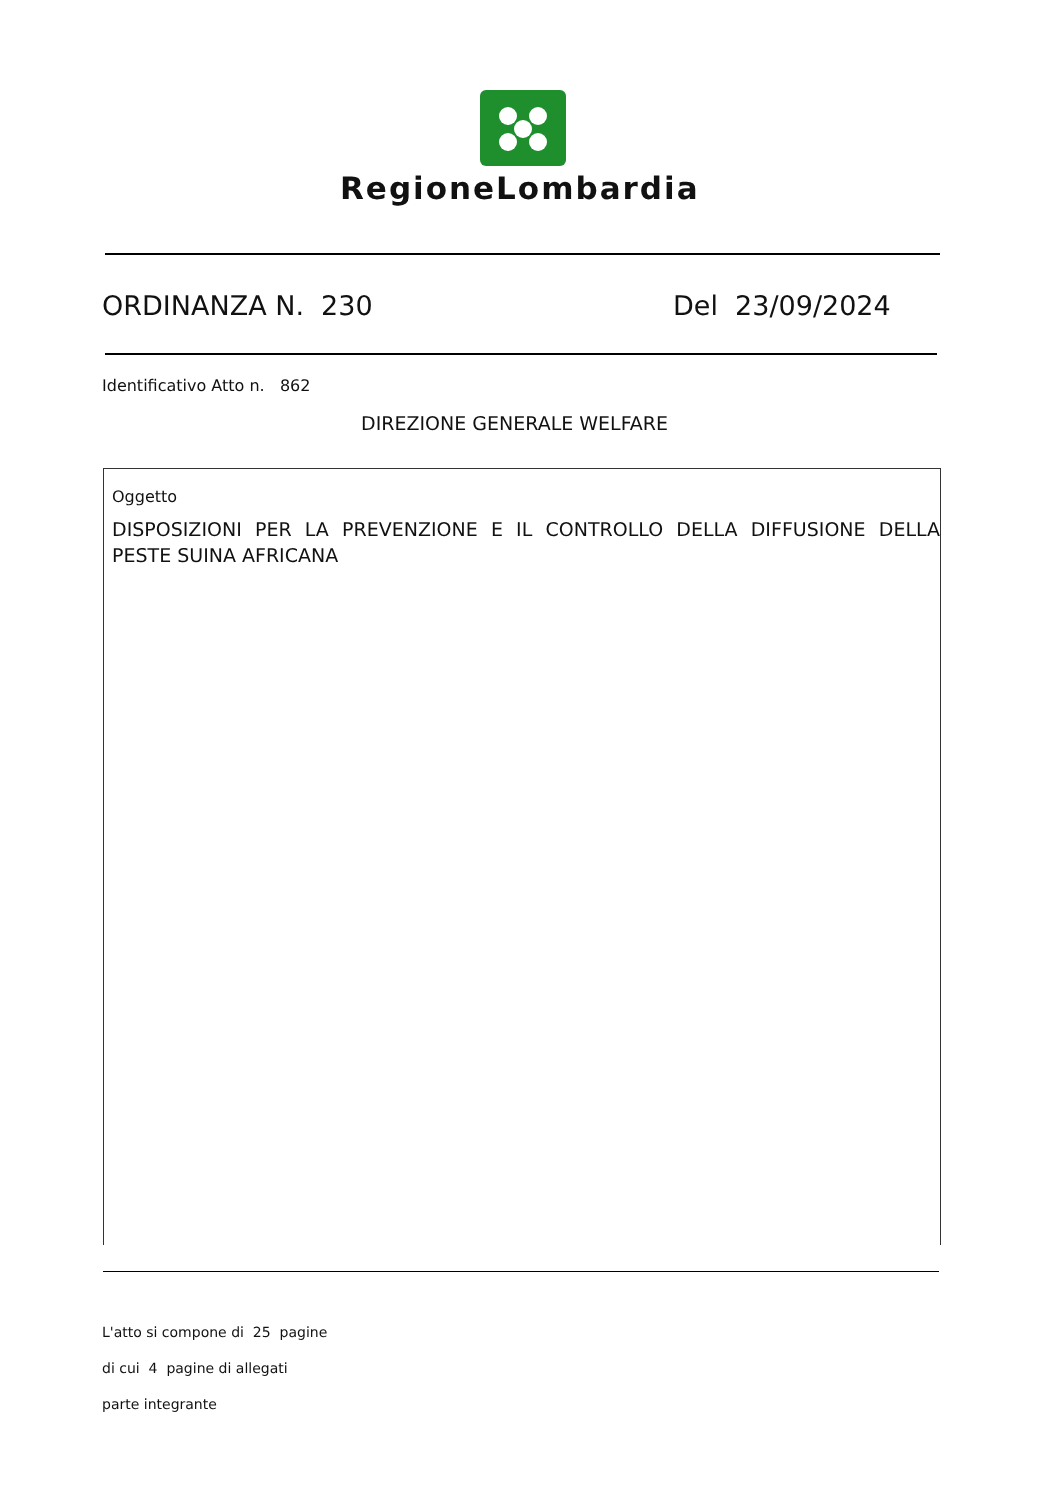RegioneLombardia
ORDINANZA N. 230 Del 23/09/2024
Identificativo Atto n. 862
DIREZIONE GENERALE WELFARE
Oggetto
DISPOSIZIONI PER LA PREVENZIONE E IL CONTROLLO DELLA DIFFUSIONE DELLA PESTE SUINA AFRICANA
L'atto si compone di 25 pagine
di cui 4 pagine di allegati
parte integrante